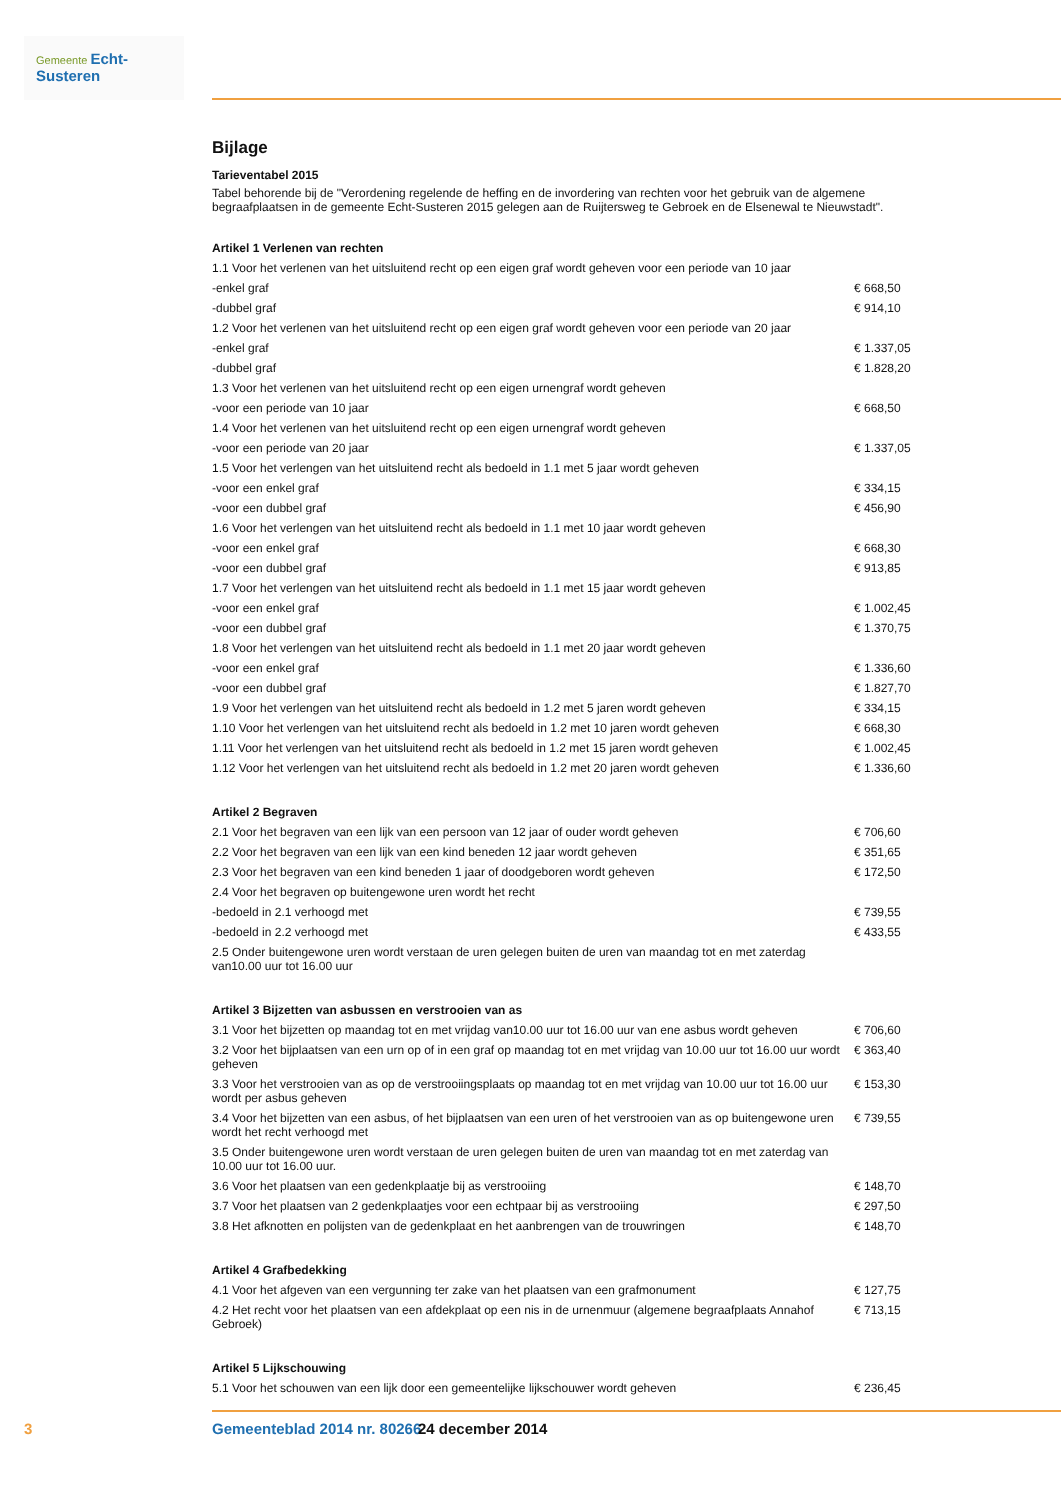Gemeente Echt-Susteren
Bijlage
Tarieventabel 2015
Tabel behorende bij de "Verordening regelende de heffing en de invordering van rechten voor het gebruik van de algemene begraafplaatsen in de gemeente Echt-Susteren 2015 gelegen aan de Ruijtersweg te Gebroek en de Elsenewal te Nieuwstadt".
| Artikel 1 Verlenen van rechten | |
| --- | --- |
| 1.1 Voor het verlenen van het uitsluitend recht op een eigen graf wordt geheven voor een periode van 10 jaar | |
| -enkel graf | € 668,50 |
| -dubbel graf | € 914,10 |
| 1.2 Voor het verlenen van het uitsluitend recht op een eigen graf wordt geheven voor een periode van 20 jaar | |
| -enkel graf | € 1.337,05 |
| -dubbel graf | € 1.828,20 |
| 1.3 Voor het verlenen van het uitsluitend recht op een eigen urnengraf wordt geheven | |
| -voor een periode van 10 jaar | € 668,50 |
| 1.4 Voor het verlenen van het uitsluitend recht op een eigen urnengraf wordt geheven | |
| -voor een periode van 20 jaar | € 1.337,05 |
| 1.5 Voor het verlengen van het uitsluitend recht als bedoeld in 1.1 met 5 jaar wordt geheven | |
| -voor een enkel graf | € 334,15 |
| -voor een dubbel graf | € 456,90 |
| 1.6 Voor het verlengen van het uitsluitend recht als bedoeld in 1.1 met 10 jaar wordt geheven | |
| -voor een enkel graf | € 668,30 |
| -voor een dubbel graf | € 913,85 |
| 1.7 Voor het verlengen van het uitsluitend recht als bedoeld in 1.1 met 15 jaar wordt geheven | |
| -voor een enkel graf | € 1.002,45 |
| -voor een dubbel graf | € 1.370,75 |
| 1.8 Voor het verlengen van het uitsluitend recht als bedoeld in 1.1 met 20 jaar wordt geheven | |
| -voor een enkel graf | € 1.336,60 |
| -voor een dubbel graf | € 1.827,70 |
| 1.9 Voor het verlengen van het uitsluitend recht als bedoeld in 1.2 met 5 jaren wordt geheven | € 334,15 |
| 1.10 Voor het verlengen van het uitsluitend recht als bedoeld in 1.2 met 10 jaren wordt geheven | € 668,30 |
| 1.11 Voor het verlengen van het uitsluitend recht als bedoeld in 1.2 met 15 jaren wordt geheven | € 1.002,45 |
| 1.12 Voor het verlengen van het uitsluitend recht als bedoeld in 1.2 met 20 jaren wordt geheven | € 1.336,60 |
| Artikel 2 Begraven | |
| --- | --- |
| 2.1 Voor het begraven van een lijk van een persoon van 12 jaar of ouder wordt geheven | € 706,60 |
| 2.2 Voor het begraven van een lijk van een kind beneden 12 jaar wordt geheven | € 351,65 |
| 2.3 Voor het begraven van een kind beneden 1 jaar of doodgeboren wordt geheven | € 172,50 |
| 2.4 Voor het begraven op buitengewone uren wordt het recht | |
| -bedoeld in 2.1 verhoogd met | € 739,55 |
| -bedoeld in 2.2 verhoogd met | € 433,55 |
| 2.5 Onder buitengewone uren wordt verstaan de uren gelegen buiten de uren van maandag tot en met zaterdag van10.00 uur tot 16.00 uur | |
| Artikel 3 Bijzetten van asbussen en verstrooien van as | |
| --- | --- |
| 3.1 Voor het bijzetten op maandag tot en met vrijdag van10.00 uur tot 16.00 uur van ene asbus wordt geheven | € 706,60 |
| 3.2 Voor het bijplaatsen van een urn op of in een graf op maandag tot en met vrijdag van 10.00 uur tot 16.00 uur wordt geheven | € 363,40 |
| 3.3 Voor het verstrooien van as op de verstrooiingsplaats op maandag tot en met vrijdag van 10.00 uur tot 16.00 uur wordt per asbus geheven | € 153,30 |
| 3.4 Voor het bijzetten van een asbus, of het bijplaatsen van een uren of het verstrooien van as op buitengewone uren wordt het recht verhoogd met | € 739,55 |
| 3.5 Onder buitengewone uren wordt verstaan de uren gelegen buiten de uren van maandag tot en met zaterdag van 10.00 uur tot 16.00 uur. | |
| 3.6 Voor het plaatsen van een gedenkplaatje bij as verstrooiing | € 148,70 |
| 3.7 Voor het plaatsen van 2 gedenkplaatjes voor een echtpaar bij as verstrooiing | € 297,50 |
| 3.8 Het afknotten en polijsten van de gedenkplaat en het aanbrengen van de trouwringen | € 148,70 |
| Artikel 4 Grafbedekking | |
| --- | --- |
| 4.1 Voor het afgeven van een vergunning ter zake van het plaatsen van een grafmonument | € 127,75 |
| 4.2 Het recht voor het plaatsen van een afdekplaat op een nis in de urnenmuur (algemene begraafplaats Annahof Gebroek) | € 713,15 |
| Artikel 5 Lijkschouwing | |
| --- | --- |
| 5.1 Voor het schouwen van een lijk door een gemeentelijke lijkschouwer wordt geheven | € 236,45 |
3 Gemeenteblad 2014 nr. 80266 24 december 2014